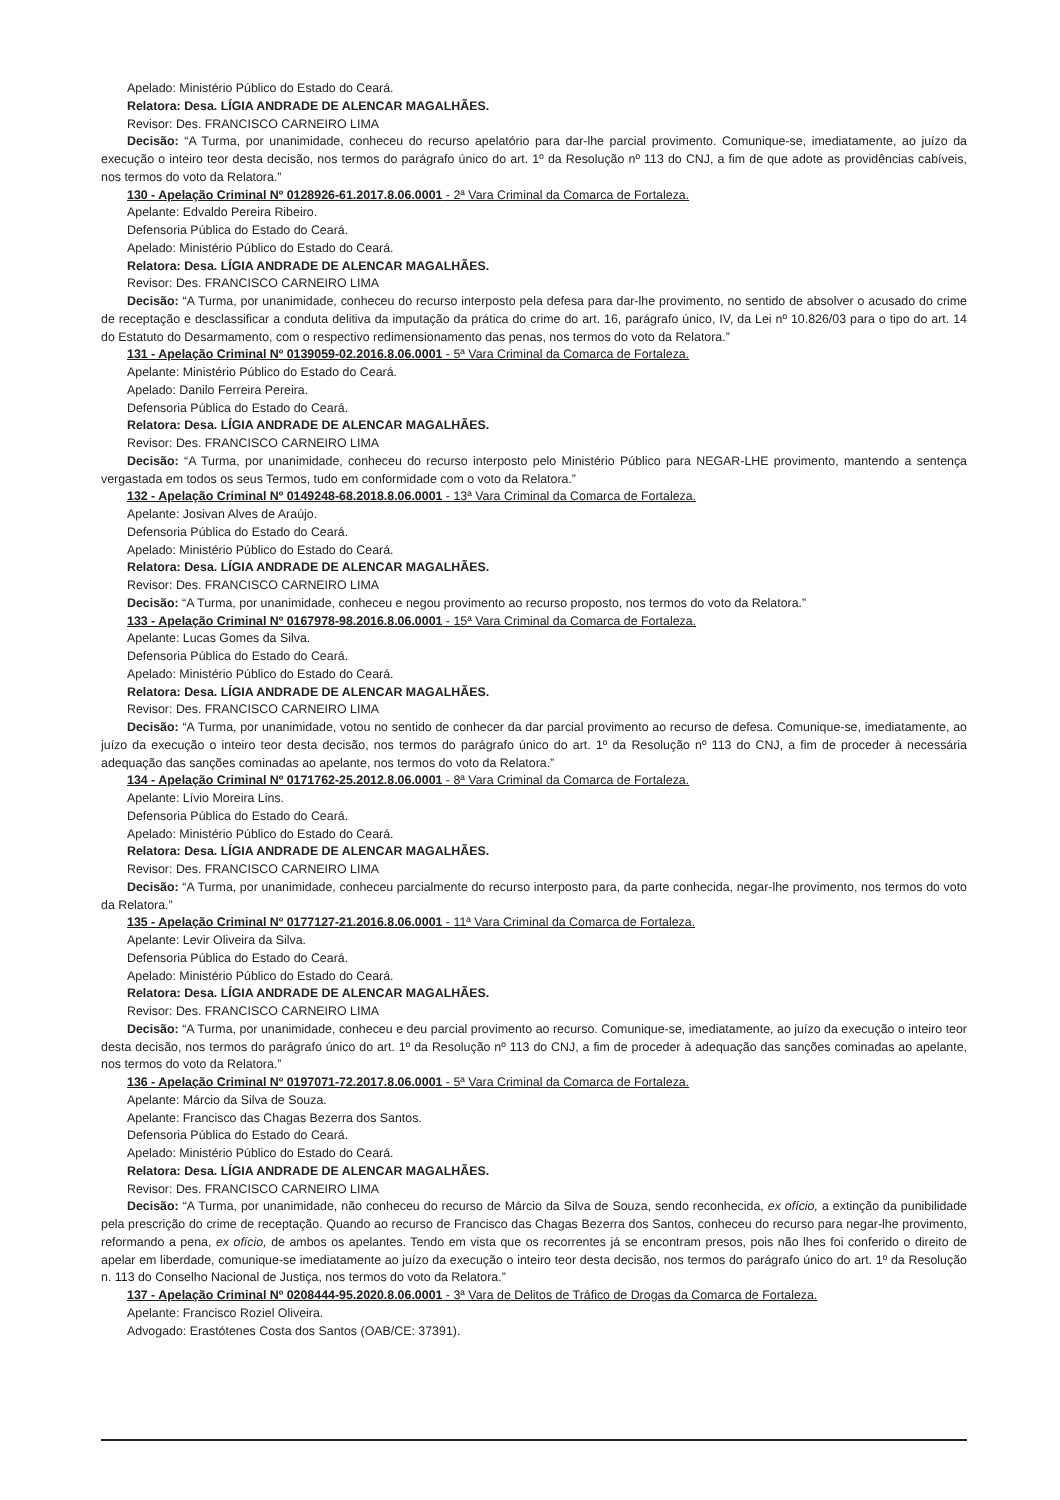Apelado: Ministério Público do Estado do Ceará.
Relatora: Desa. LÍGIA ANDRADE DE ALENCAR MAGALHÃES.
Revisor: Des. FRANCISCO CARNEIRO LIMA
Decisão: “A Turma, por unanimidade, conheceu do recurso apelatório para dar-lhe parcial provimento. Comunique-se, imediatamente, ao juízo da execução o inteiro teor desta decisão, nos termos do parágrafo único do art. 1º da Resolução nº 113 do CNJ, a fim de que adote as providências cabíveis, nos termos do voto da Relatora.”
130 - Apelação Criminal Nº 0128926-61.2017.8.06.0001 - 2ª Vara Criminal da Comarca de Fortaleza.
Apelante: Edvaldo Pereira Ribeiro.
Defensoria Pública do Estado do Ceará.
Apelado: Ministério Público do Estado do Ceará.
Relatora: Desa. LÍGIA ANDRADE DE ALENCAR MAGALHÃES.
Revisor: Des. FRANCISCO CARNEIRO LIMA
Decisão: “A Turma, por unanimidade, conheceu do recurso interposto pela defesa para dar-lhe provimento, no sentido de absolver o acusado do crime de receptação e desclassificar a conduta delitiva da imputação da prática do crime do art. 16, parágrafo único, IV, da Lei nº 10.826/03 para o tipo do art. 14 do Estatuto do Desarmamento, com o respectivo redimensionamento das penas, nos termos do voto da Relatora.”
131 - Apelação Criminal Nº 0139059-02.2016.8.06.0001 - 5ª Vara Criminal da Comarca de Fortaleza.
Apelante: Ministério Público do Estado do Ceará.
Apelado: Danilo Ferreira Pereira.
Defensoria Pública do Estado do Ceará.
Relatora: Desa. LÍGIA ANDRADE DE ALENCAR MAGALHÃES.
Revisor: Des. FRANCISCO CARNEIRO LIMA
Decisão: “A Turma, por unanimidade, conheceu do recurso interposto pelo Ministério Público para NEGAR-LHE provimento, mantendo a sentença vergastada em todos os seus Termos, tudo em conformidade com o voto da Relatora.”
132 - Apelação Criminal Nº 0149248-68.2018.8.06.0001 - 13ª Vara Criminal da Comarca de Fortaleza.
Apelante: Josivan Alves de Araújo.
Defensoria Pública do Estado do Ceará.
Apelado: Ministério Público do Estado do Ceará.
Relatora: Desa. LÍGIA ANDRADE DE ALENCAR MAGALHÃES.
Revisor: Des. FRANCISCO CARNEIRO LIMA
Decisão: “A Turma, por unanimidade, conheceu e negou provimento ao recurso proposto, nos termos do voto da Relatora.”
133 - Apelação Criminal Nº 0167978-98.2016.8.06.0001 - 15ª Vara Criminal da Comarca de Fortaleza.
Apelante: Lucas Gomes da Silva.
Defensoria Pública do Estado do Ceará.
Apelado: Ministério Público do Estado do Ceará.
Relatora: Desa. LÍGIA ANDRADE DE ALENCAR MAGALHÃES.
Revisor: Des. FRANCISCO CARNEIRO LIMA
Decisão: “A Turma, por unanimidade, votou no sentido de conhecer da dar parcial provimento ao recurso de defesa. Comunique-se, imediatamente, ao juízo da execução o inteiro teor desta decisão, nos termos do parágrafo único do art. 1º da Resolução nº 113 do CNJ, a fim de proceder à necessária adequação das sanções cominadas ao apelante, nos termos do voto da Relatora.”
134 - Apelação Criminal Nº 0171762-25.2012.8.06.0001 - 8ª Vara Criminal da Comarca de Fortaleza.
Apelante: Lívio Moreira Lins.
Defensoria Pública do Estado do Ceará.
Apelado: Ministério Público do Estado do Ceará.
Relatora: Desa. LÍGIA ANDRADE DE ALENCAR MAGALHÃES.
Revisor: Des. FRANCISCO CARNEIRO LIMA
Decisão: “A Turma, por unanimidade, conheceu parcialmente do recurso interposto para, da parte conhecida, negar-lhe provimento, nos termos do voto da Relatora.”
135 - Apelação Criminal Nº 0177127-21.2016.8.06.0001 - 11ª Vara Criminal da Comarca de Fortaleza.
Apelante: Levir Oliveira da Silva.
Defensoria Pública do Estado do Ceará.
Apelado: Ministério Público do Estado do Ceará.
Relatora: Desa. LÍGIA ANDRADE DE ALENCAR MAGALHÃES.
Revisor: Des. FRANCISCO CARNEIRO LIMA
Decisão: “A Turma, por unanimidade, conheceu e deu parcial provimento ao recurso. Comunique-se, imediatamente, ao juízo da execução o inteiro teor desta decisão, nos termos do parágrafo único do art. 1º da Resolução nº 113 do CNJ, a fim de proceder à adequação das sanções cominadas ao apelante, nos termos do voto da Relatora.”
136 - Apelação Criminal Nº 0197071-72.2017.8.06.0001 - 5ª Vara Criminal da Comarca de Fortaleza.
Apelante: Márcio da Silva de Souza.
Apelante: Francisco das Chagas Bezerra dos Santos.
Defensoria Pública do Estado do Ceará.
Apelado: Ministério Público do Estado do Ceará.
Relatora: Desa. LÍGIA ANDRADE DE ALENCAR MAGALHÃES.
Revisor: Des. FRANCISCO CARNEIRO LIMA
Decisão: “A Turma, por unanimidade, não conheceu do recurso de Márcio da Silva de Souza, sendo reconhecida, ex ofício, a extinção da punibilidade pela prescrição do crime de receptação. Quando ao recurso de Francisco das Chagas Bezerra dos Santos, conheceu do recurso para negar-lhe provimento, reformando a pena, ex ofício, de ambos os apelantes. Tendo em vista que os recorrentes já se encontram presos, pois não lhes foi conferido o direito de apelar em liberdade, comunique-se imediatamente ao juízo da execução o inteiro teor desta decisão, nos termos do parágrafo único do art. 1º da Resolução n. 113 do Conselho Nacional de Justiça, nos termos do voto da Relatora.”
137 - Apelação Criminal Nº 0208444-95.2020.8.06.0001 - 3ª Vara de Delitos de Tráfico de Drogas da Comarca de Fortaleza.
Apelante: Francisco Roziel Oliveira.
Advogado: Erastótenes Costa dos Santos (OAB/CE: 37391).